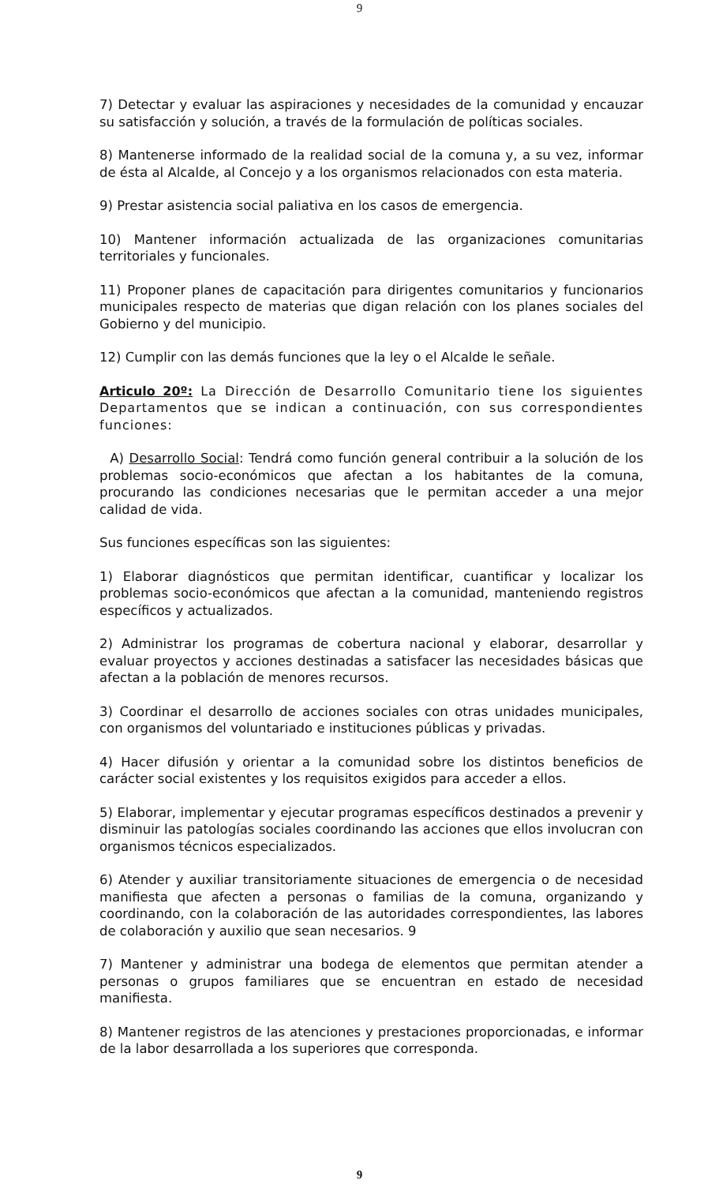9
7) Detectar y evaluar las aspiraciones y necesidades de la comunidad y encauzar su satisfacción y solución, a través de la formulación de políticas sociales.
8) Mantenerse informado de la realidad social de la comuna y, a su vez, informar de ésta al Alcalde, al Concejo y a los organismos relacionados con esta materia.
9) Prestar asistencia social paliativa en los casos de emergencia.
10) Mantener información actualizada de las organizaciones comunitarias territoriales y funcionales.
11) Proponer planes de capacitación para dirigentes comunitarios y funcionarios municipales respecto de materias que digan relación con los planes sociales del Gobierno y del municipio.
12) Cumplir con las demás funciones que la ley o el Alcalde le señale.
Articulo 20º: La Dirección de Desarrollo Comunitario tiene los siguientes Departamentos que se indican a continuación, con sus correspondientes funciones:
A) Desarrollo Social: Tendrá como función general contribuir a la solución de los problemas socio-económicos que afectan a los habitantes de la comuna, procurando las condiciones necesarias que le permitan acceder a una mejor calidad de vida.
Sus funciones específicas son las siguientes:
1) Elaborar diagnósticos que permitan identificar, cuantificar y localizar los problemas socio-económicos que afectan a la comunidad, manteniendo registros específicos y actualizados.
2) Administrar los programas de cobertura nacional y elaborar, desarrollar y evaluar proyectos y acciones destinadas a satisfacer las necesidades básicas que afectan a la población de menores recursos.
3) Coordinar el desarrollo de acciones sociales con otras unidades municipales, con organismos del voluntariado e instituciones públicas y privadas.
4) Hacer difusión y orientar a la comunidad sobre los distintos beneficios de carácter social existentes y los requisitos exigidos para acceder a ellos.
5) Elaborar, implementar y ejecutar programas específicos destinados a prevenir y disminuir las patologías sociales coordinando las acciones que ellos involucran con organismos técnicos especializados.
6) Atender y auxiliar transitoriamente situaciones de emergencia o de necesidad manifiesta que afecten a personas o familias de la comuna, organizando y coordinando, con la colaboración de las autoridades correspondientes, las labores de colaboración y auxilio que sean necesarios. 9
7) Mantener y administrar una bodega de elementos que permitan atender a personas o grupos familiares que se encuentran en estado de necesidad manifiesta.
8) Mantener registros de las atenciones y prestaciones proporcionadas, e informar de la labor desarrollada a los superiores que corresponda.
9